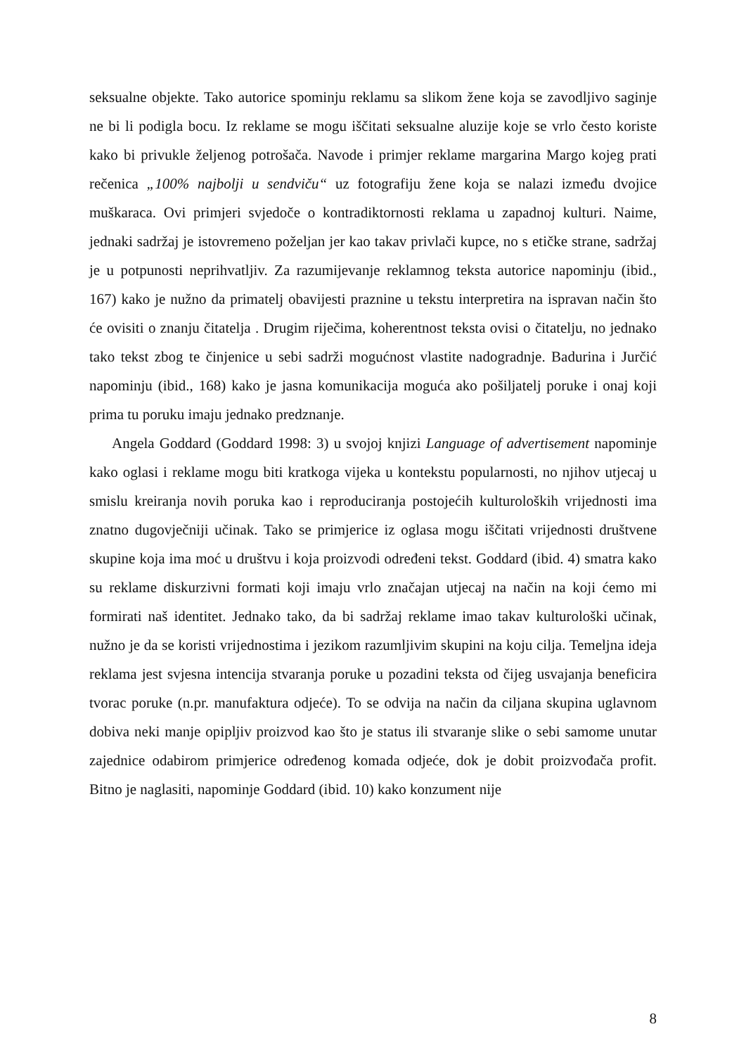seksualne objekte. Tako autorice spominju reklamu sa slikom žene koja se zavodljivo saginje ne bi li podigla bocu. Iz reklame se mogu iščitati seksualne aluzije koje se vrlo često koriste kako bi privukle željenog potrošača. Navode i primjer reklame margarina Margo kojeg prati rečenica „100% najbolji u sendviču“ uz fotografiju žene koja se nalazi između dvojice muškaraca. Ovi primjeri svjedoče o kontradiktornosti reklama u zapadnoj kulturi. Naime, jednaki sadržaj je istovremeno poželjan jer kao takav privlači kupce, no s etičke strane, sadržaj je u potpunosti neprihvatljiv. Za razumijevanje reklamnog teksta autorice napominju (ibid., 167) kako je nužno da primatelj obavijesti praznine u tekstu interpretira na ispravan način što će ovisiti o znanju čitatelja . Drugim riječima, koherentnost teksta ovisi o čitatelju, no jednako tako tekst zbog te činjenice u sebi sadrži mogućnost vlastite nadogradnje. Badurina i Jurčić napominju (ibid., 168) kako je jasna komunikacija moguća ako pošiljatelj poruke i onaj koji prima tu poruku imaju jednako predznanje.
Angela Goddard (Goddard 1998: 3) u svojoj knjizi Language of advertisement napominje kako oglasi i reklame mogu biti kratkoga vijeka u kontekstu popularnosti, no njihov utjecaj u smislu kreiranja novih poruka kao i reproduciranja postojećih kulturoloških vrijednosti ima znatno dugovječniji učinak. Tako se primjerice iz oglasa mogu iščitati vrijednosti društvene skupine koja ima moć u društvu i koja proizvodi određeni tekst. Goddard (ibid. 4) smatra kako su reklame diskurzivni formati koji imaju vrlo značajan utjecaj na način na koji ćemo mi formirati naš identitet. Jednako tako, da bi sadržaj reklame imao takav kulturološki učinak, nužno je da se koristi vrijednostima i jezikom razumljivim skupini na koju cilja. Temeljna ideja reklama jest svjesna intencija stvaranja poruke u pozadini teksta od čijeg usvajanja beneficira tvorac poruke (n.pr. manufaktura odjeće). To se odvija na način da ciljana skupina uglavnom dobiva neki manje opipljiv proizvod kao što je status ili stvaranje slike o sebi samome unutar zajednice odabirom primjerice određenog komada odjeće, dok je dobit proizvođača profit. Bitno je naglasiti, napominje Goddard (ibid. 10) kako konzument nije
8